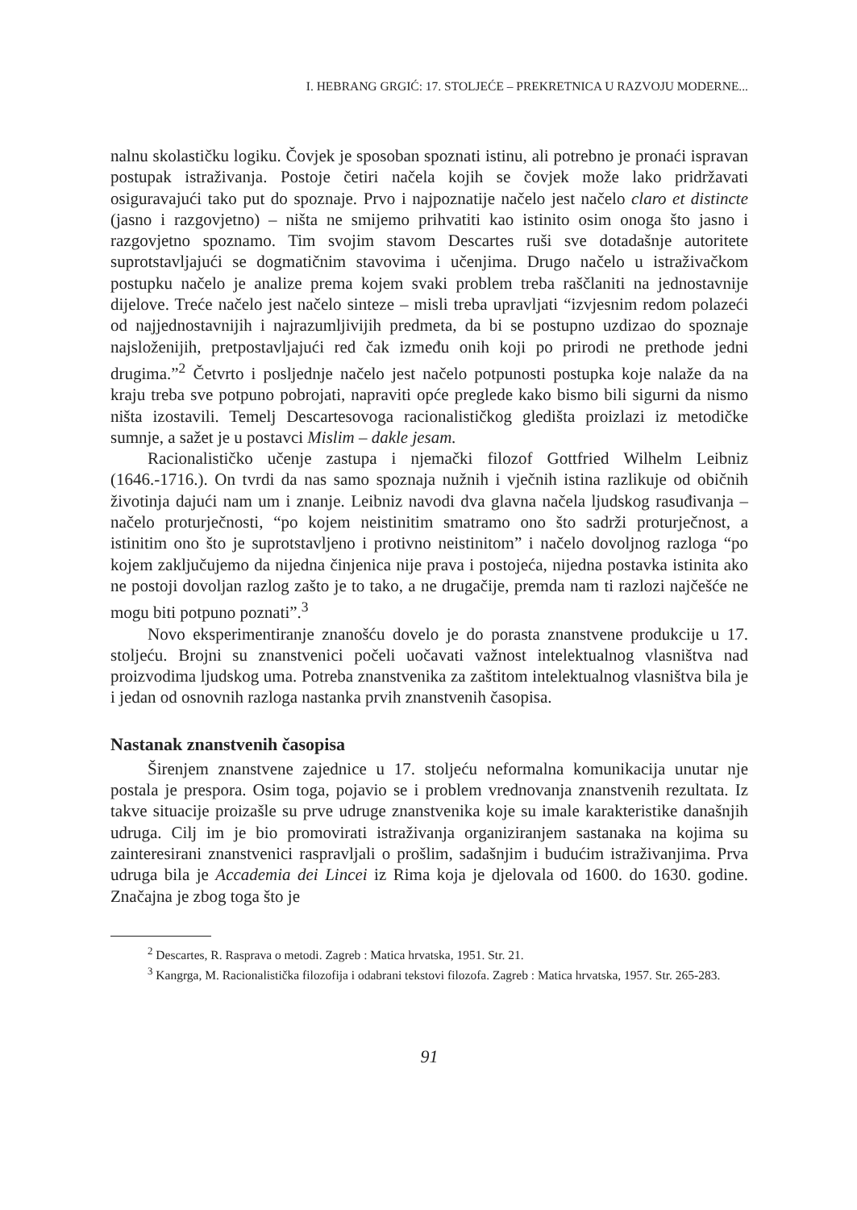I. HEBRANG GRGIĆ: 17. STOLJEĆE – PREKRETNICA U RAZVOJU MODERNE...
nalnu skolastičku logiku. Čovjek je sposoban spoznati istinu, ali potrebno je pronaći ispravan postupak istraživanja. Postoje četiri načela kojih se čovjek može lako pridržavati osiguravajući tako put do spoznaje. Prvo i najpoznatije načelo jest načelo claro et distincte (jasno i razgovjetno) – ništa ne smijemo prihvatiti kao istinito osim onoga što jasno i razgovjetno spoznamo. Tim svojim stavom Descartes ruši sve dotadašnje autoritete suprotstavljajući se dogmatičnim stavovima i učenjima. Drugo načelo u istraživačkom postupku načelo je analize prema kojem svaki problem treba raščlaniti na jednostavnije dijelove. Treće načelo jest načelo sinteze – misli treba upravljati “izvjesnim redom polazeći od najjednostavnijih i najrazumljivijih predmeta, da bi se postupno uzdizao do spoznaje najsloženijih, pretpostavljajući red čak između onih koji po prirodi ne prethode jedni drugima.”<sup>2</sup> Četvrto i posljednje načelo jest načelo potpunosti postupka koje nalaže da na kraju treba sve potpuno pobrojati, napraviti opće preglede kako bismo bili sigurni da nismo ništa izostavili. Temelj Descartesovoga racionalističkog gledišta proizlazi iz metodičke sumnje, a sažet je u postavci Mislim – dakle jesam.
Racionalističko učenje zastupa i njemački filozof Gottfried Wilhelm Leibniz (1646.-1716.). On tvrdi da nas samo spoznaja nužnih i vječnih istina razlikuje od običnih životinja dajući nam um i znanje. Leibniz navodi dva glavna načela ljudskog rasuđivanja – načelo proturječnosti, “po kojem neistinitim smatramo ono što sadrži proturječnost, a istinitim ono što je suprotstavljeno i protivno neistinitom” i načelo dovoljnog razloga “po kojem zaključujemo da nijedna činjenica nije prava i postojeća, nijedna postavka istinita ako ne postoji dovoljan razlog zašto je to tako, a ne drugačije, premda nam ti razlozi najčešće ne mogu biti potpuno poznati”.<sup>3</sup>
Novo eksperimentiranje znanošću dovelo je do porasta znanstvene produkcije u 17. stoljeću. Brojni su znanstvenici počeli uočavati važnost intelektualnog vlasništva nad proizvodima ljudskog uma. Potreba znanstvenika za zaštitom intelektualnog vlasništva bila je i jedan od osnovnih razloga nastanka prvih znanstvenih časopisa.
Nastanak znanstvenih časopisa
Širenjem znanstvene zajednice u 17. stoljeću neformalna komunikacija unutar nje postala je prespora. Osim toga, pojavio se i problem vrednovanja znanstvenih rezultata. Iz takve situacije proizašle su prve udruge znanstvenika koje su imale karakteristike današnjih udruga. Cilj im je bio promovirati istraživanja organiziranjem sastanaka na kojima su zainteresirani znanstvenici raspravljali o prošlim, sadašnjim i budućim istraživanjima. Prva udruga bila je Accademia dei Lincei iz Rima koja je djelovala od 1600. do 1630. godine. Značajna je zbog toga što je
<sup>2</sup> Descartes, R. Rasprava o metodi. Zagreb : Matica hrvatska, 1951. Str. 21.
<sup>3</sup> Kangrga, M. Racionalistička filozofija i odabrani tekstovi filozofa. Zagreb : Matica hrvatska, 1957. Str. 265-283.
91